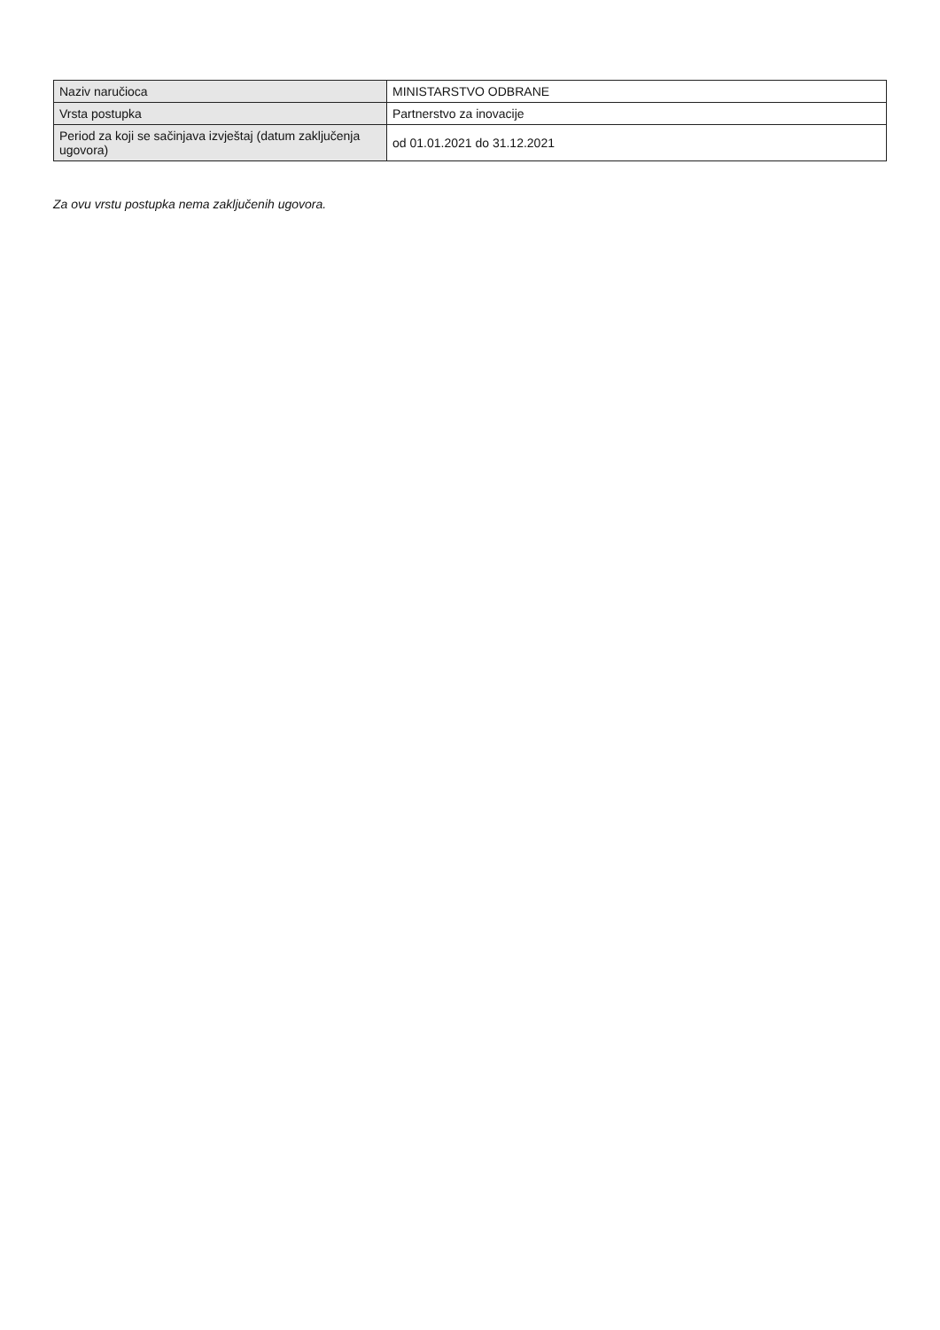| Naziv naručioca | MINISTARSTVO ODBRANE |
| Vrsta postupka | Partnerstvo za inovacije |
| Period za koji se sačinjava izvještaj (datum zaključenja ugovora) | od 01.01.2021 do 31.12.2021 |
Za ovu vrstu postupka nema zaključenih ugovora.